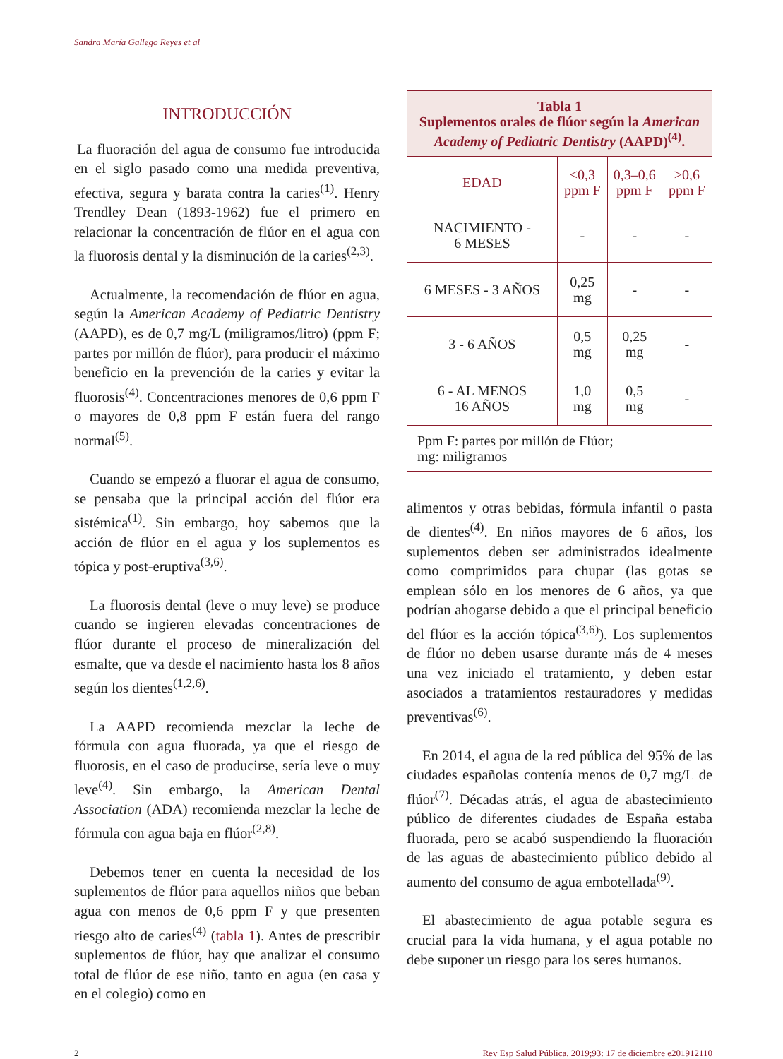Sandra María Gallego Reyes et al
INTRODUCCIÓN
La fluoración del agua de consumo fue introducida en el siglo pasado como una medida preventiva, efectiva, segura y barata contra la caries<sup>(1)</sup>. Henry Trendley Dean (1893-1962) fue el primero en relacionar la concentración de flúor en el agua con la fluorosis dental y la disminución de la caries<sup>(2,3)</sup>.
Actualmente, la recomendación de flúor en agua, según la American Academy of Pediatric Dentistry (AAPD), es de 0,7 mg/L (miligramos/litro) (ppm F; partes por millón de flúor), para producir el máximo beneficio en la prevención de la caries y evitar la fluorosis<sup>(4)</sup>. Concentraciones menores de 0,6 ppm F o mayores de 0,8 ppm F están fuera del rango normal<sup>(5)</sup>.
Cuando se empezó a fluorar el agua de consumo, se pensaba que la principal acción del flúor era sistémica<sup>(1)</sup>. Sin embargo, hoy sabemos que la acción de flúor en el agua y los suplementos es tópica y post-eruptiva<sup>(3,6)</sup>.
La fluorosis dental (leve o muy leve) se produce cuando se ingieren elevadas concentraciones de flúor durante el proceso de mineralización del esmalte, que va desde el nacimiento hasta los 8 años según los dientes<sup>(1,2,6)</sup>.
La AAPD recomienda mezclar la leche de fórmula con agua fluorada, ya que el riesgo de fluorosis, en el caso de producirse, sería leve o muy leve<sup>(4)</sup>. Sin embargo, la American Dental Association (ADA) recomienda mezclar la leche de fórmula con agua baja en flúor<sup>(2,8)</sup>.
Debemos tener en cuenta la necesidad de los suplementos de flúor para aquellos niños que beban agua con menos de 0,6 ppm F y que presenten riesgo alto de caries<sup>(4)</sup> (tabla 1). Antes de prescribir suplementos de flúor, hay que analizar el consumo total de flúor de ese niño, tanto en agua (en casa y en el colegio) como en
| Tabla 1 Suplementos orales de flúor según la American Academy of Pediatric Dentistry (AAPD)<sup>(4)</sup>. | | | |
| --- | --- | --- | --- |
| EDAD | <0,3 ppm F | 0,3–0,6 ppm F | >0,6 ppm F |
| NACIMIENTO - 6 MESES | - | - | - |
| 6 MESES - 3 AÑOS | 0,25 mg | - | - |
| 3 - 6 AÑOS | 0,5 mg | 0,25 mg | - |
| 6 - AL MENOS 16 AÑOS | 1,0 mg | 0,5 mg | - |
| Ppm F: partes por millón de Flúor; mg: miligramos | | | |
alimentos y otras bebidas, fórmula infantil o pasta de dientes<sup>(4)</sup>. En niños mayores de 6 años, los suplementos deben ser administrados idealmente como comprimidos para chupar (las gotas se emplean sólo en los menores de 6 años, ya que podrían ahogarse debido a que el principal beneficio del flúor es la acción tópica<sup>(3,6)</sup>). Los suplementos de flúor no deben usarse durante más de 4 meses una vez iniciado el tratamiento, y deben estar asociados a tratamientos restauradores y medidas preventivas<sup>(6)</sup>.
En 2014, el agua de la red pública del 95% de las ciudades españolas contenía menos de 0,7 mg/L de flúor<sup>(7)</sup>. Décadas atrás, el agua de abastecimiento público de diferentes ciudades de España estaba fluorada, pero se acabó suspendiendo la fluoración de las aguas de abastecimiento público debido al aumento del consumo de agua embotellada<sup>(9)</sup>.
El abastecimiento de agua potable segura es crucial para la vida humana, y el agua potable no debe suponer un riesgo para los seres humanos.
2 Rev Esp Salud Pública. 2019;93: 17 de diciembre e201912110